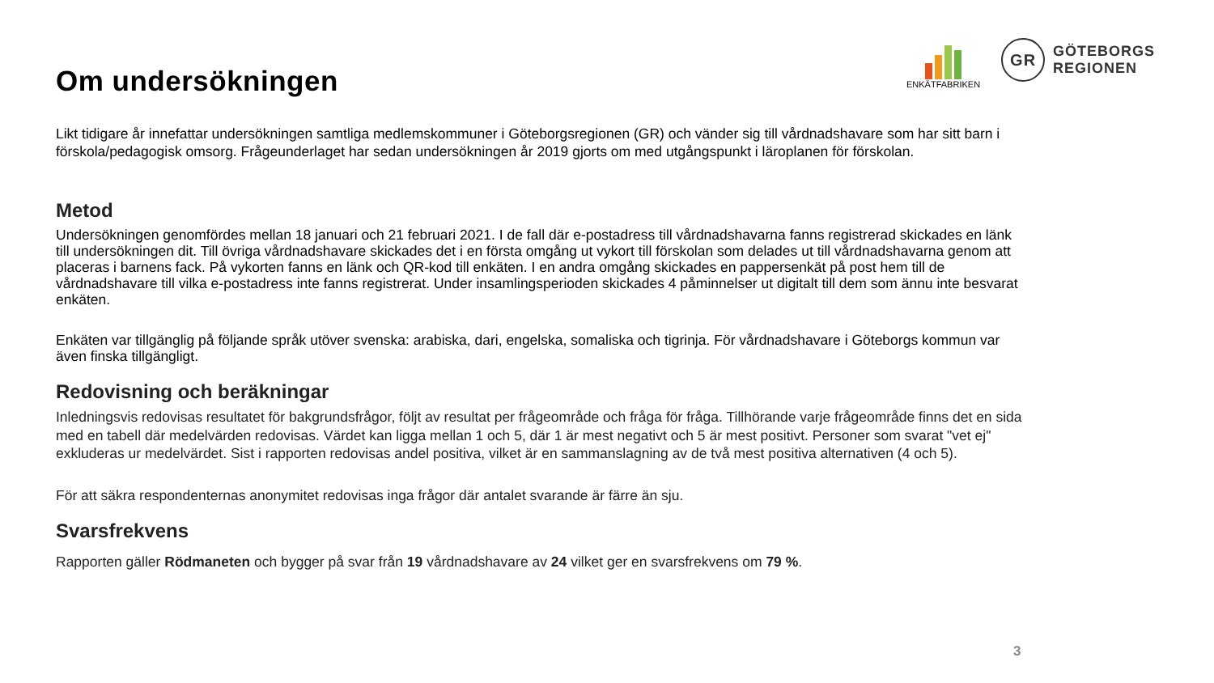ENKÄTFABRIKEN
GR
GÖTEBORGS
REGIONEN
Om undersökningen
Likt tidigare år innefattar undersökningen samtliga medlemskommuner i Göteborgsregionen (GR) och vänder sig till vårdnadshavare som har sitt barn i förskola/pedagogisk omsorg. Frågeunderlaget har sedan undersökningen år 2019 gjorts om med utgångspunkt i läroplanen för förskolan.
Metod
Undersökningen genomfördes mellan 18 januari och 21 februari 2021. I de fall där e-postadress till vårdnadshavarna fanns registrerad skickades en länk till undersökningen dit. Till övriga vårdnadshavare skickades det i en första omgång ut vykort till förskolan som delades ut till vårdnadshavarna genom att placeras i barnens fack. På vykorten fanns en länk och QR-kod till enkäten. I en andra omgång skickades en pappersenkät på post hem till de vårdnadshavare till vilka e-postadress inte fanns registrerat. Under insamlingsperioden skickades 4 påminnelser ut digitalt till dem som ännu inte besvarat enkäten.
Enkäten var tillgänglig på följande språk utöver svenska: arabiska, dari, engelska, somaliska och tigrinja. För vårdnadshavare i Göteborgs kommun var även finska tillgängligt.
Redovisning och beräkningar
Inledningsvis redovisas resultatet för bakgrundsfrågor, följt av resultat per frågeområde och fråga för fråga. Tillhörande varje frågeområde finns det en sida med en tabell där medelvärden redovisas. Värdet kan ligga mellan 1 och 5, där 1 är mest negativt och 5 är mest positivt. Personer som svarat "vet ej" exkluderas ur medelvärdet. Sist i rapporten redovisas andel positiva, vilket är en sammanslagning av de två mest positiva alternativen (4 och 5).
För att säkra respondenternas anonymitet redovisas inga frågor där antalet svarande är färre än sju.
Svarsfrekvens
Rapporten gäller Rödmaneten och bygger på svar från 19 vårdnadshavare av 24 vilket ger en svarsfrekvens om 79 %.
3